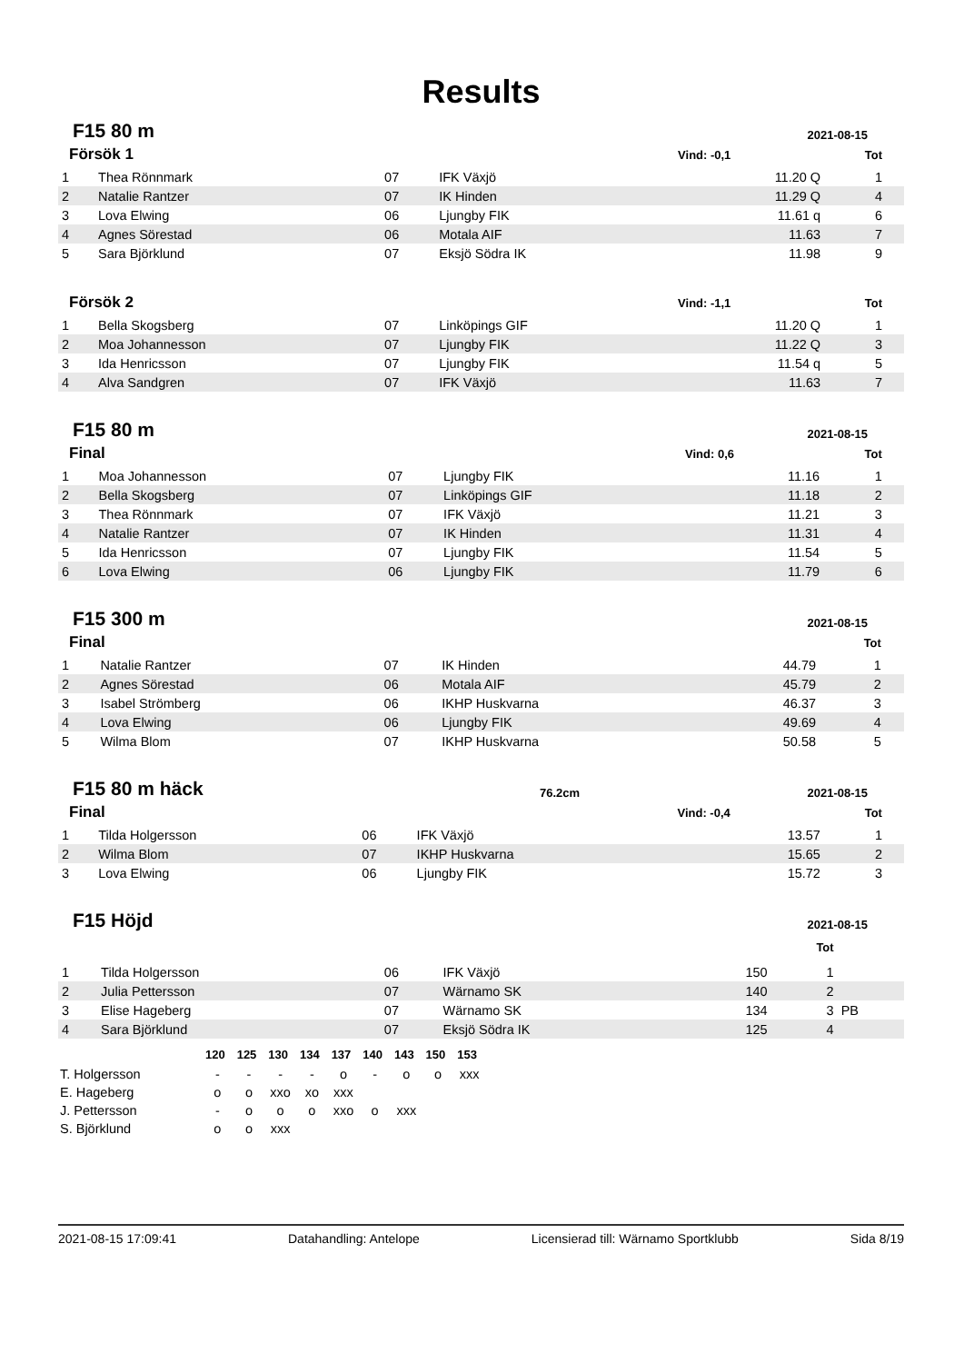Results
F15 80 m
2021-08-15
| Försök 1 | | | | Vind: -0,1 | Tot | |
| --- | --- | --- | --- | --- | --- | --- |
| 1 | Thea Rönnmark | 07 | IFK Växjö | 11.20 Q | 1 | |
| 2 | Natalie Rantzer | 07 | IK Hinden | 11.29 Q | 4 | |
| 3 | Lova Elwing | 06 | Ljungby FIK | 11.61 q | 6 | |
| 4 | Agnes Sörestad | 06 | Motala AIF | 11.63 | 7 | |
| 5 | Sara Björklund | 07 | Eksjö Södra IK | 11.98 | 9 | |
| Försök 2 | | | | Vind: -1,1 | Tot | |
| 1 | Bella Skogsberg | 07 | Linköpings GIF | 11.20 Q | 1 | |
| 2 | Moa Johannesson | 07 | Ljungby FIK | 11.22 Q | 3 | |
| 3 | Ida Henricsson | 07 | Ljungby FIK | 11.54 q | 5 | |
| 4 | Alva Sandgren | 07 | IFK Växjö | 11.63 | 7 | |
F15 80 m
2021-08-15
| Final | | | | Vind: 0,6 | Tot | |
| --- | --- | --- | --- | --- | --- | --- |
| 1 | Moa Johannesson | 07 | Ljungby FIK | 11.16 | 1 | |
| 2 | Bella Skogsberg | 07 | Linköpings GIF | 11.18 | 2 | |
| 3 | Thea Rönnmark | 07 | IFK Växjö | 11.21 | 3 | |
| 4 | Natalie Rantzer | 07 | IK Hinden | 11.31 | 4 | |
| 5 | Ida Henricsson | 07 | Ljungby FIK | 11.54 | 5 | |
| 6 | Lova Elwing | 06 | Ljungby FIK | 11.79 | 6 | |
F15 300 m
2021-08-15
| Final | | | | | Tot | |
| --- | --- | --- | --- | --- | --- | --- |
| 1 | Natalie Rantzer | 07 | IK Hinden | 44.79 | 1 | |
| 2 | Agnes Sörestad | 06 | Motala AIF | 45.79 | 2 | |
| 3 | Isabel Strömberg | 06 | IKHP Huskvarna | 46.37 | 3 | |
| 4 | Lova Elwing | 06 | Ljungby FIK | 49.69 | 4 | |
| 5 | Wilma Blom | 07 | IKHP Huskvarna | 50.58 | 5 | |
F15 80 m häck
76.2cm 2021-08-15
| Final | | | | Vind: -0,4 | Tot | |
| --- | --- | --- | --- | --- | --- | --- |
| 1 | Tilda Holgersson | 06 | IFK Växjö | 13.57 | 1 | |
| 2 | Wilma Blom | 07 | IKHP Huskvarna | 15.65 | 2 | |
| 3 | Lova Elwing | 06 | Ljungby FIK | 15.72 | 3 | |
F15 Höjd
2021-08-15
| | | | | | Tot | |
| --- | --- | --- | --- | --- | --- | --- |
| 1 | Tilda Holgersson | 06 | IFK Växjö | 150 | 1 | |
| 2 | Julia Pettersson | 07 | Wärnamo SK | 140 | 2 | |
| 3 | Elise Hageberg | 07 | Wärnamo SK | 134 | 3 | PB |
| 4 | Sara Björklund | 07 | Eksjö Södra IK | 125 | 4 | |
| | 120 | 125 | 130 | 134 | 137 | 140 | 143 | 150 | 153 |
| --- | --- | --- | --- | --- | --- | --- | --- | --- | --- |
| T. Holgersson | - | - | - | - | o | - | o | o | xxx |
| E. Hageberg | o | o | xxo | xo | xxx | | | | |
| J. Pettersson | - | o | o | o | xxo | o | xxx | | |
| S. Björklund | o | o | xxx | | | | | | |
2021-08-15 17:09:41 Datahandling: Antelope Licensierad till: Wärnamo Sportklubb Sida 8/19